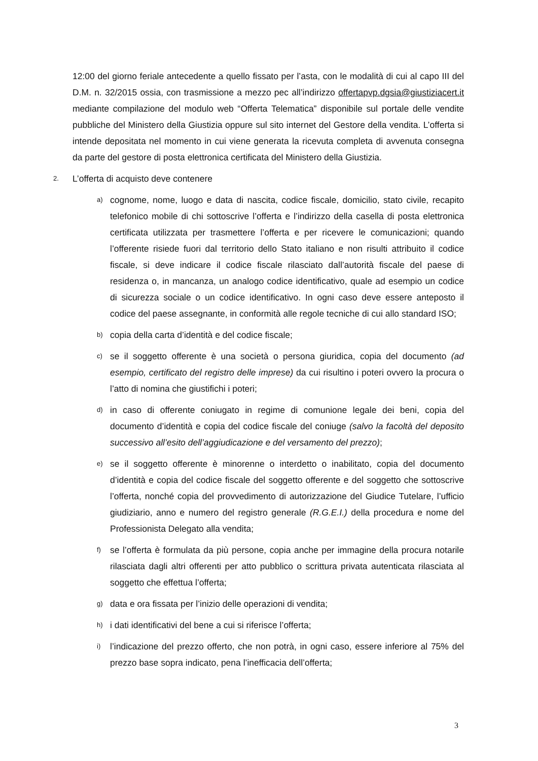12:00 del giorno feriale antecedente a quello fissato per l’asta, con le modalità di cui al capo III del D.M. n. 32/2015 ossia, con trasmissione a mezzo pec all’indirizzo offertapvp.dgsia@giustiziacert.it mediante compilazione del modulo web “Offerta Telematica” disponibile sul portale delle vendite pubbliche del Ministero della Giustizia oppure sul sito internet del Gestore della vendita. L’offerta si intende depositata nel momento in cui viene generata la ricevuta completa di avvenuta consegna da parte del gestore di posta elettronica certificata del Ministero della Giustizia.
2. L’offerta di acquisto deve contenere
a) cognome, nome, luogo e data di nascita, codice fiscale, domicilio, stato civile, recapito telefonico mobile di chi sottoscrive l’offerta e l’indirizzo della casella di posta elettronica certificata utilizzata per trasmettere l’offerta e per ricevere le comunicazioni; quando l’offerente risiede fuori dal territorio dello Stato italiano e non risulti attribuito il codice fiscale, si deve indicare il codice fiscale rilasciato dall’autorità fiscale del paese di residenza o, in mancanza, un analogo codice identificativo, quale ad esempio un codice di sicurezza sociale o un codice identificativo. In ogni caso deve essere anteposto il codice del paese assegnante, in conformità alle regole tecniche di cui allo standard ISO;
b) copia della carta d’identità e del codice fiscale;
c) se il soggetto offerente è una società o persona giuridica, copia del documento (ad esempio, certificato del registro delle imprese) da cui risultino i poteri ovvero la procura o l’atto di nomina che giustifichi i poteri;
d) in caso di offerente coniugato in regime di comunione legale dei beni, copia del documento d’identità e copia del codice fiscale del coniuge (salvo la facoltà del deposito successivo all’esito dell’aggiudicazione e del versamento del prezzo);
e) se il soggetto offerente è minorenne o interdetto o inabilitato, copia del documento d’identità e copia del codice fiscale del soggetto offerente e del soggetto che sottoscrive l’offerta, nonché copia del provvedimento di autorizzazione del Giudice Tutelare, l’ufficio giudiziario, anno e numero del registro generale (R.G.E.I.) della procedura e nome del Professionista Delegato alla vendita;
f) se l’offerta è formulata da più persone, copia anche per immagine della procura notarile rilasciata dagli altri offerenti per atto pubblico o scrittura privata autenticata rilasciata al soggetto che effettua l’offerta;
g) data e ora fissata per l’inizio delle operazioni di vendita;
h) i dati identificativi del bene a cui si riferisce l’offerta;
i) l’indicazione del prezzo offerto, che non potrà, in ogni caso, essere inferiore al 75% del prezzo base sopra indicato, pena l’inefficacia dell’offerta;
3